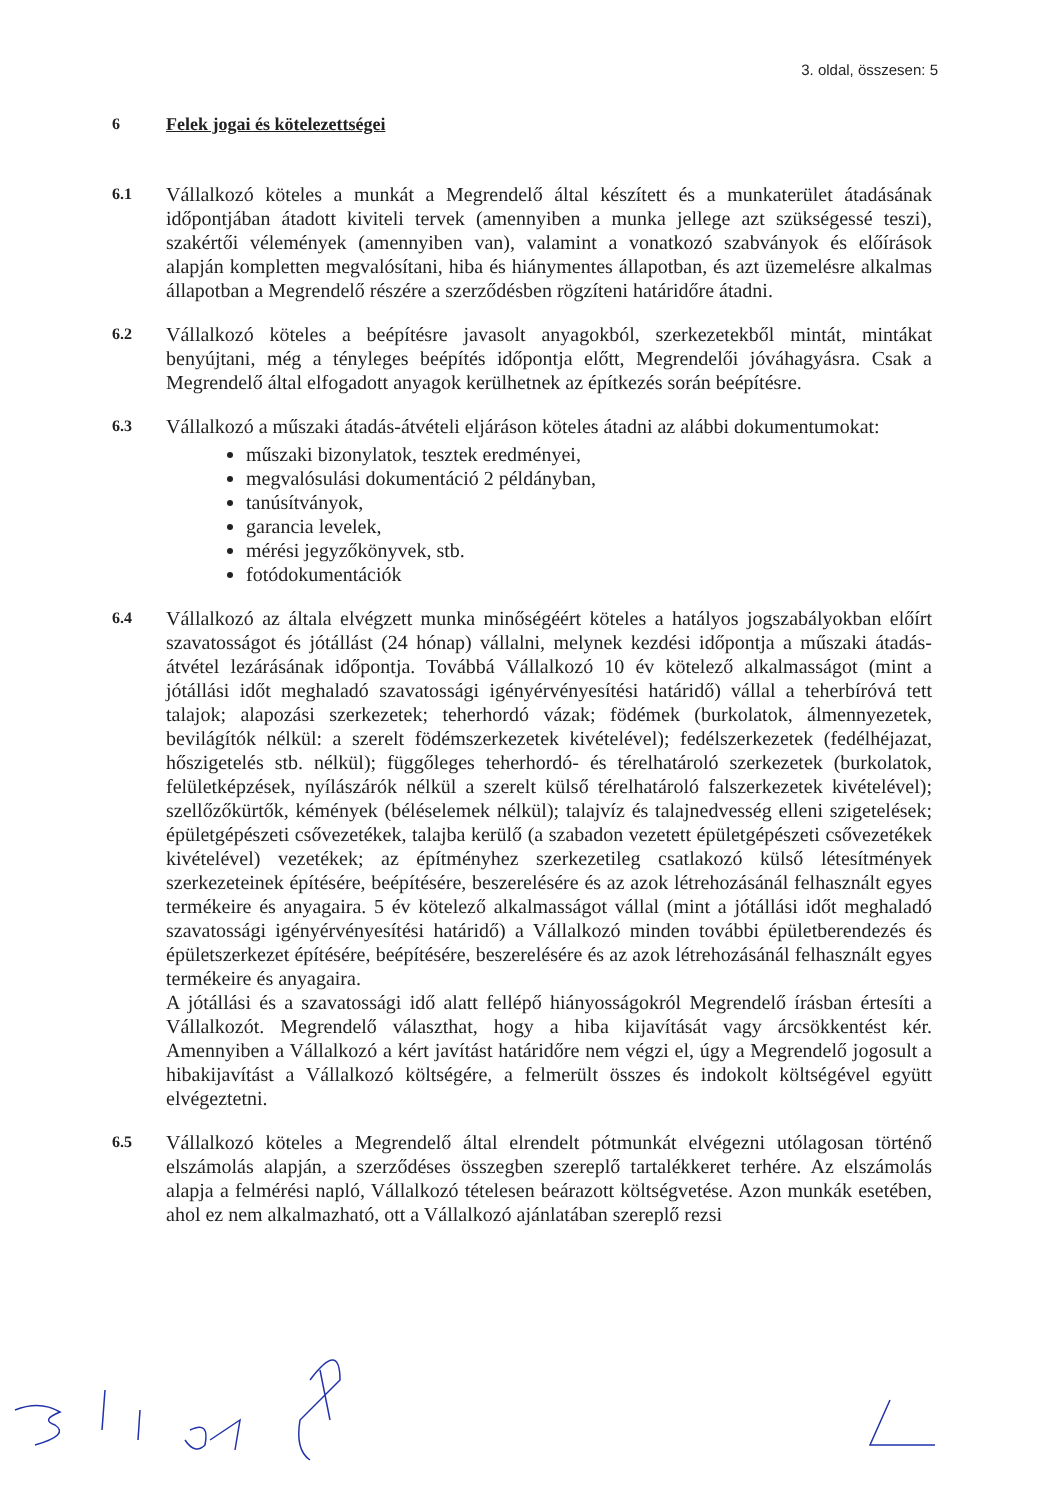3. oldal, összesen: 5
6 Felek jogai és kötelezettségei
6.1
Vállalkozó köteles a munkát a Megrendelő által készített és a munkaterület átadásának időpontjában átadott kiviteli tervek (amennyiben a munka jellege azt szükségessé teszi), szakértői vélemények (amennyiben van), valamint a vonatkozó szabványok és előírások alapján kompletten megvalósítani, hiba és hiánymentes állapotban, és azt üzemelésre alkalmas állapotban a Megrendelő részére a szerződésben rögzíteni határidőre átadni.
6.2
Vállalkozó köteles a beépítésre javasolt anyagokból, szerkezetekből mintát, mintákat benyújtani, még a tényleges beépítés időpontja előtt, Megrendelői jóváhagyásra. Csak a Megrendelő által elfogadott anyagok kerülhetnek az építkezés során beépítésre.
6.3
Vállalkozó a műszaki átadás-átvételi eljáráson köteles átadni az alábbi dokumentumokat:
műszaki bizonylatok, tesztek eredményei,
megvalósulási dokumentáció 2 példányban,
tanúsítványok,
garancia levelek,
mérési jegyzőkönyvek, stb.
fotódokumentációk
6.4
Vállalkozó az általa elvégzett munka minőségéért köteles a hatályos jogszabályokban előírt szavatosságot és jótállást (24 hónap) vállalni, melynek kezdési időpontja a műszaki átadás-átvétel lezárásának időpontja. Továbbá Vállalkozó 10 év kötelező alkalmasságot (mint a jótállási időt meghaladó szavatossági igényérvényesítési határidő) vállal a teherbíróvá tett talajok; alapozási szerkezetek; teherhordó vázak; födémek (burkolatok, álmennyezetek, bevilágítók nélkül: a szerelt födémszerkezetek kivételével); fedélszerkezetek (fedélhéjazat, hőszigetelés stb. nélkül); függőleges teherhordó- és térelhatároló szerkezetek (burkolatok, felületképzések, nyílászárók nélkül a szerelt külső térelhatároló falszerkezetek kivételével); szellőzőkürtők, kémények (béléselemek nélkül); talajvíz és talajnedvesség elleni szigetelések; épületgépészeti csővezetékek, talajba kerülő (a szabadon vezetett épületgépészeti csővezetékek kivételével) vezetékek; az építményhez szerkezetileg csatlakozó külső létesítmények szerkezeteinek építésére, beépítésére, beszerelésére és az azok létrehozásánál felhasznált egyes termékeire és anyagaira. 5 év kötelező alkalmasságot vállal (mint a jótállási időt meghaladó szavatossági igényérvényesítési határidő) a Vállalkozó minden további épületberendezés és épületszerkezet építésére, beépítésére, beszerelésére és az azok létrehozásánál felhasznált egyes termékeire és anyagaira.
A jótállási és a szavatossági idő alatt fellépő hiányosságokról Megrendelő írásban értesíti a Vállalkozót. Megrendelő választhat, hogy a hiba kijavítását vagy árcsökkentést kér. Amennyiben a Vállalkozó a kért javítást határidőre nem végzi el, úgy a Megrendelő jogosult a hibakijavítást a Vállalkozó költségére, a felmerült összes és indokolt költségével együtt elvégeztetni.
6.5
Vállalkozó köteles a Megrendelő által elrendelt pótmunkát elvégezni utólagosan történő elszámolás alapján, a szerződéses összegben szereplő tartalékkeret terhére. Az elszámolás alapja a felmérési napló, Vállalkozó tételesen beárazott költségvetése. Azon munkák esetében, ahol ez nem alkalmazható, ott a Vállalkozó ajánlatában szereplő rezsi